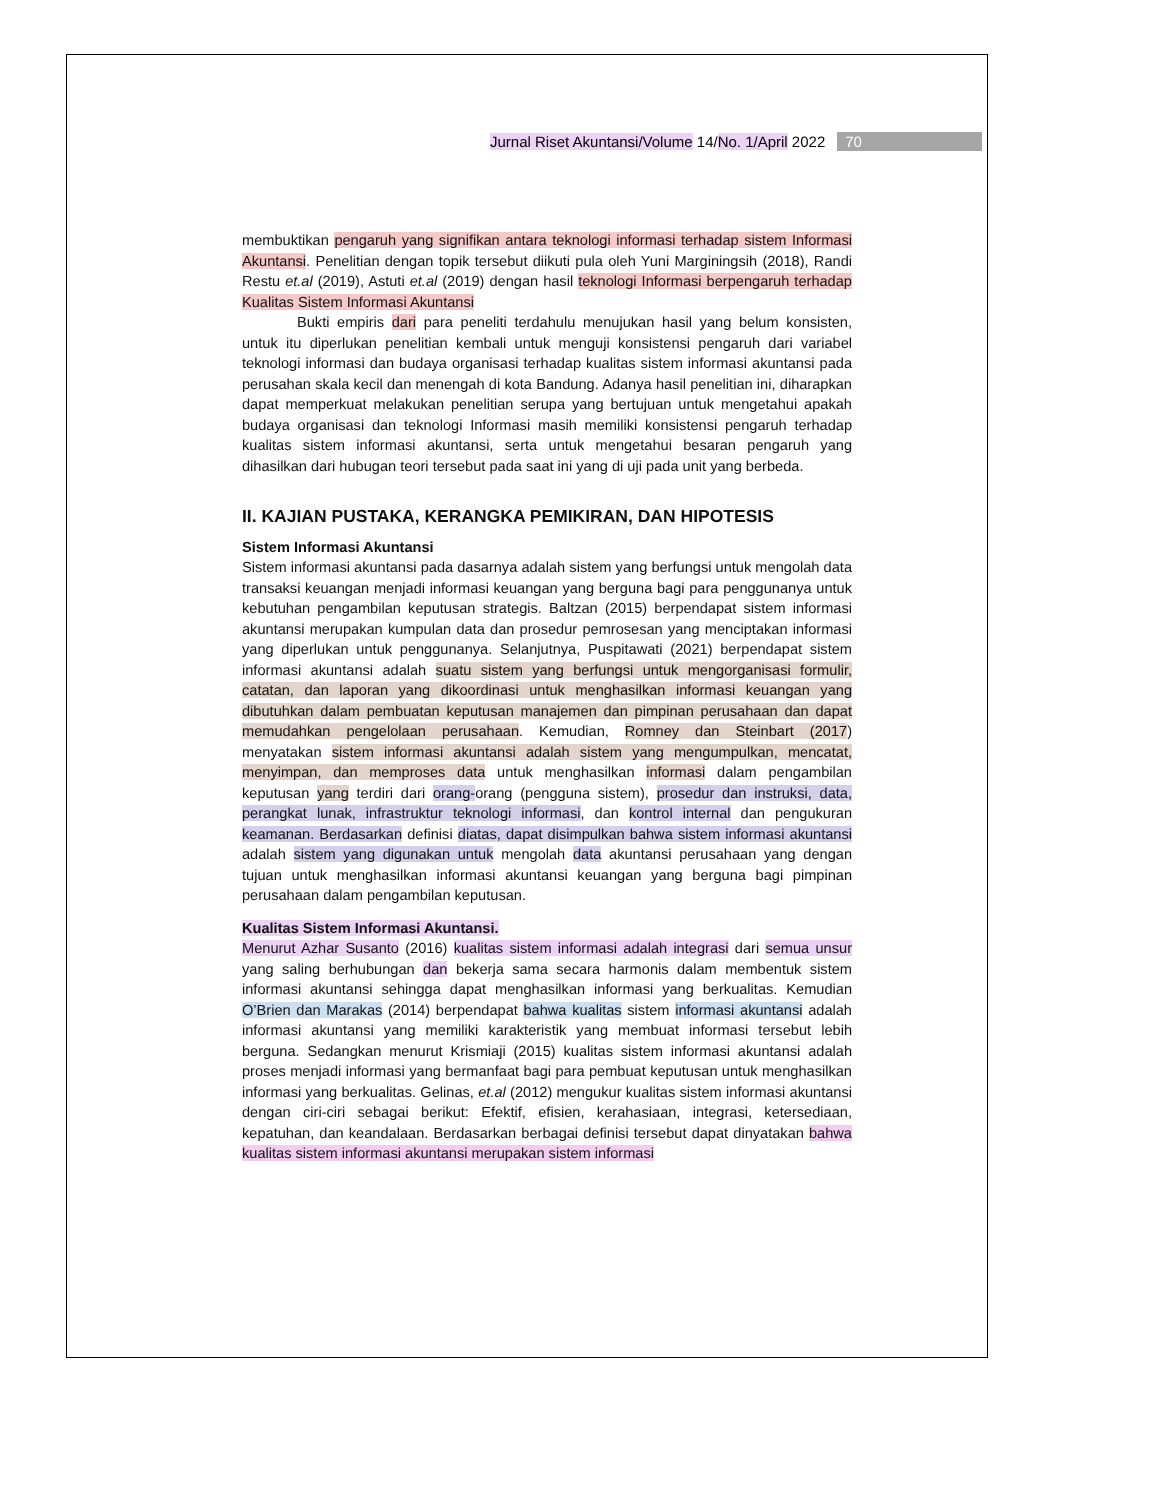Jurnal Riset Akuntansi/Volume 14/ No. 1/April 2022 70
membuktikan pengaruh yang signifikan antara teknologi informasi terhadap sistem Informasi Akuntansi. Penelitian dengan topik tersebut diikuti pula oleh Yuni Marginingsih (2018), Randi Restu et.al (2019), Astuti et.al (2019) dengan hasil teknologi Informasi berpengaruh terhadap Kualitas Sistem Informasi Akuntansi
Bukti empiris dari para peneliti terdahulu menujukan hasil yang belum konsisten, untuk itu diperlukan penelitian kembali untuk menguji konsistensi pengaruh dari variabel teknologi informasi dan budaya organisasi terhadap kualitas sistem informasi akuntansi pada perusahan skala kecil dan menengah di kota Bandung. Adanya hasil penelitian ini, diharapkan dapat memperkuat melakukan penelitian serupa yang bertujuan untuk mengetahui apakah budaya organisasi dan teknologi Informasi masih memiliki konsistensi pengaruh terhadap kualitas sistem informasi akuntansi, serta untuk mengetahui besaran pengaruh yang dihasilkan dari hubugan teori tersebut pada saat ini yang di uji pada unit yang berbeda.
II. KAJIAN PUSTAKA, KERANGKA PEMIKIRAN, DAN HIPOTESIS
Sistem Informasi Akuntansi
Sistem informasi akuntansi pada dasarnya adalah sistem yang berfungsi untuk mengolah data transaksi keuangan menjadi informasi keuangan yang berguna bagi para penggunanya untuk kebutuhan pengambilan keputusan strategis. Baltzan (2015) berpendapat sistem informasi akuntansi merupakan kumpulan data dan prosedur pemrosesan yang menciptakan informasi yang diperlukan untuk penggunanya. Selanjutnya, Puspitawati (2021) berpendapat sistem informasi akuntansi adalah suatu sistem yang berfungsi untuk mengorganisasi formulir, catatan, dan laporan yang dikoordinasi untuk menghasilkan informasi keuangan yang dibutuhkan dalam pembuatan keputusan manajemen dan pimpinan perusahaan dan dapat memudahkan pengelolaan perusahaan. Kemudian, Romney dan Steinbart (2017) menyatakan sistem informasi akuntansi adalah sistem yang mengumpulkan, mencatat, menyimpan, dan memproses data untuk menghasilkan informasi dalam pengambilan keputusan yang terdiri dari orang-orang (pengguna sistem), prosedur dan instruksi, data, perangkat lunak, infrastruktur teknologi informasi, dan kontrol internal dan pengukuran keamanan. Berdasarkan definisi diatas, dapat disimpulkan bahwa sistem informasi akuntansi adalah sistem yang digunakan untuk mengolah data akuntansi perusahaan yang dengan tujuan untuk menghasilkan informasi akuntansi keuangan yang berguna bagi pimpinan perusahaan dalam pengambilan keputusan.
Kualitas Sistem Informasi Akuntansi.
Menurut Azhar Susanto (2016) kualitas sistem informasi adalah integrasi dari semua unsur yang saling berhubungan dan bekerja sama secara harmonis dalam membentuk sistem informasi akuntansi sehingga dapat menghasilkan informasi yang berkualitas. Kemudian O’Brien dan Marakas (2014) berpendapat bahwa kualitas sistem informasi akuntansi adalah informasi akuntansi yang memiliki karakteristik yang membuat informasi tersebut lebih berguna. Sedangkan menurut Krismiaji (2015) kualitas sistem informasi akuntansi adalah proses menjadi informasi yang bermanfaat bagi para pembuat keputusan untuk menghasilkan informasi yang berkualitas. Gelinas, et.al (2012) mengukur kualitas sistem informasi akuntansi dengan ciri-ciri sebagai berikut: Efektif, efisien, kerahasiaan, integrasi, ketersediaan, kepatuhan, dan keandalaan. Berdasarkan berbagai definisi tersebut dapat dinyatakan bahwa kualitas sistem informasi akuntansi merupakan sistem informasi